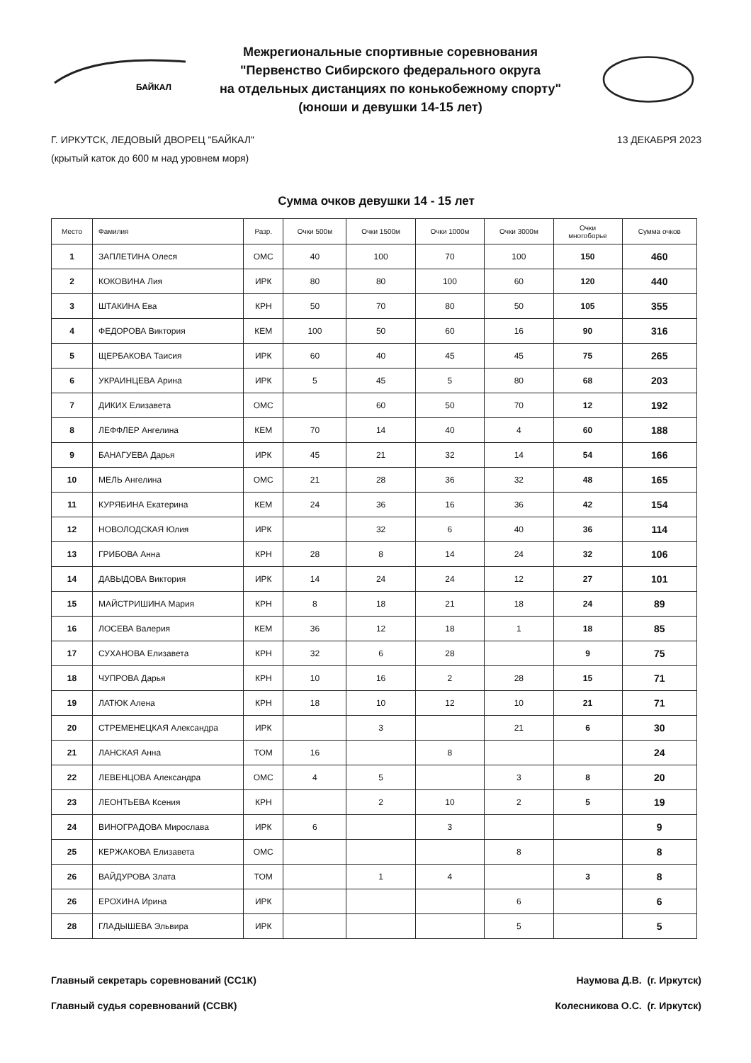БАЙКАЛ
Межрегиональные спортивные соревнования
"Первенство Сибирского федерального округа
на отдельных дистанциях по конькобежному спорту"
(юноши и девушки 14-15 лет)
Г. ИРКУТСК, ЛЕДОВЫЙ ДВОРЕЦ "БАЙКАЛ"
(крытый каток до 600 м над уровнем моря)
13 ДЕКАБРЯ 2023
Сумма очков девушки 14 - 15 лет
| Место | Фамилия | Разр. | Очки 500м | Очки 1500м | Очки 1000м | Очки 3000м | Очки многоборье | Сумма очков |
| --- | --- | --- | --- | --- | --- | --- | --- | --- |
| 1 | ЗАПЛЕТИНА Олеся | ОМС | 40 | 100 | 70 | 100 | 150 | 460 |
| 2 | КОКОВИНА Лия | ИРК | 80 | 80 | 100 | 60 | 120 | 440 |
| 3 | ШТАКИНА Ева | КРН | 50 | 70 | 80 | 50 | 105 | 355 |
| 4 | ФЕДОРОВА Виктория | КЕМ | 100 | 50 | 60 | 16 | 90 | 316 |
| 5 | ЩЕРБАКОВА Таисия | ИРК | 60 | 40 | 45 | 45 | 75 | 265 |
| 6 | УКРАИНЦЕВА Арина | ИРК | 5 | 45 | 5 | 80 | 68 | 203 |
| 7 | ДИКИХ Елизавета | ОМС | | 60 | 50 | 70 | 12 | 192 |
| 8 | ЛЕФФЛЕР Ангелина | КЕМ | 70 | 14 | 40 | 4 | 60 | 188 |
| 9 | БАНАГУЕВА Дарья | ИРК | 45 | 21 | 32 | 14 | 54 | 166 |
| 10 | МЕЛЬ Ангелина | ОМС | 21 | 28 | 36 | 32 | 48 | 165 |
| 11 | КУРЯБИНА Екатерина | КЕМ | 24 | 36 | 16 | 36 | 42 | 154 |
| 12 | НОВОЛОДСКАЯ Юлия | ИРК | | 32 | 6 | 40 | 36 | 114 |
| 13 | ГРИБОВА Анна | КРН | 28 | 8 | 14 | 24 | 32 | 106 |
| 14 | ДАВЫДОВА Виктория | ИРК | 14 | 24 | 24 | 12 | 27 | 101 |
| 15 | МАЙСТРИШИНА Мария | КРН | 8 | 18 | 21 | 18 | 24 | 89 |
| 16 | ЛОСЕВА Валерия | КЕМ | 36 | 12 | 18 | 1 | 18 | 85 |
| 17 | СУХАНОВА Елизавета | КРН | 32 | 6 | 28 | | 9 | 75 |
| 18 | ЧУПРОВА Дарья | КРН | 10 | 16 | 2 | 28 | 15 | 71 |
| 19 | ЛАТЮК Алена | КРН | 18 | 10 | 12 | 10 | 21 | 71 |
| 20 | СТРЕМЕНЕЦКАЯ Александра | ИРК | | 3 | | 21 | 6 | 30 |
| 21 | ЛАНСКАЯ Анна | ТОМ | 16 | | 8 | | | 24 |
| 22 | ЛЕВЕНЦОВА Александра | ОМС | 4 | 5 | | 3 | 8 | 20 |
| 23 | ЛЕОНТЬЕВА Ксения | КРН | | 2 | 10 | 2 | 5 | 19 |
| 24 | ВИНОГРАДОВА Мирослава | ИРК | 6 | | 3 | | | 9 |
| 25 | КЕРЖАКОВА Елизавета | ОМС | | | | 8 | | 8 |
| 26 | ВАЙДУРОВА Злата | ТОМ | | 1 | 4 | | 3 | 8 |
| 26 | ЕРОХИНА Ирина | ИРК | | | | 6 | | 6 |
| 28 | ГЛАДЫШЕВА Эльвира | ИРК | | | | 5 | | 5 |
Главный секретарь соревнований (СС1К)
Главный судья соревнований (ССВК)
Наумова Д.В. (г. Иркутск)
Колесникова О.С. (г. Иркутск)